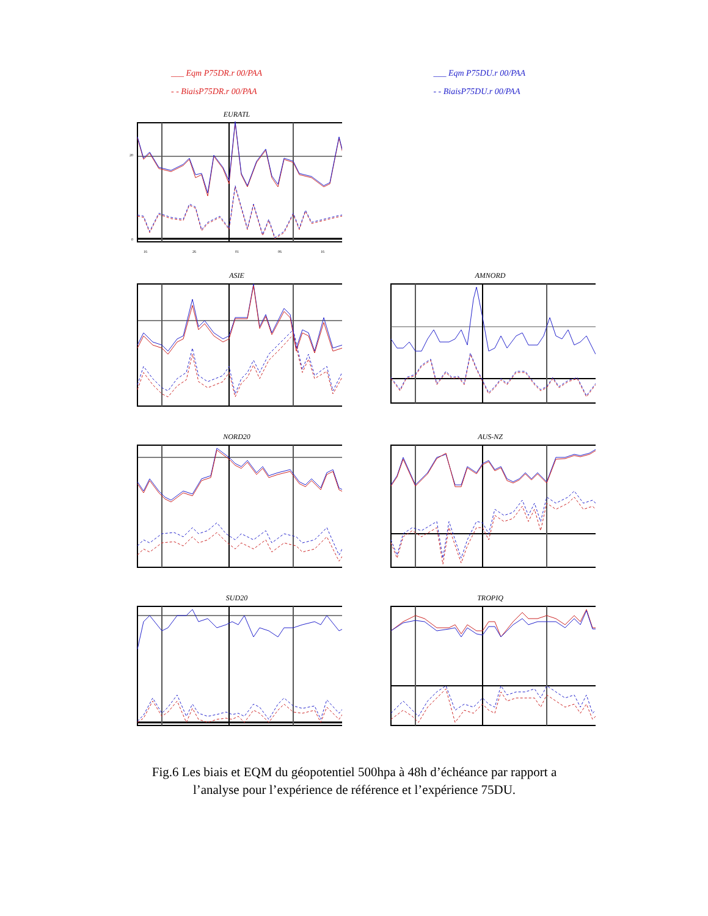___ Eqm P75DR.r 00/PAA
- - BiaisP75DR.r 00/PAA
___ Eqm P75DU.r 00/PAA
- - BiaisP75DU.r 00/PAA
EURATL
0
20
16
26
01
06
16
ASIE
AMNORD
NORD20
AUS-NZ
SUD20
TROPIQ
Fig.6 Les biais et EQM du géopotentiel 500hpa à 48h d’échéance par rapport a
l’analyse pour l’expérience de référence et l’expérience 75DU.